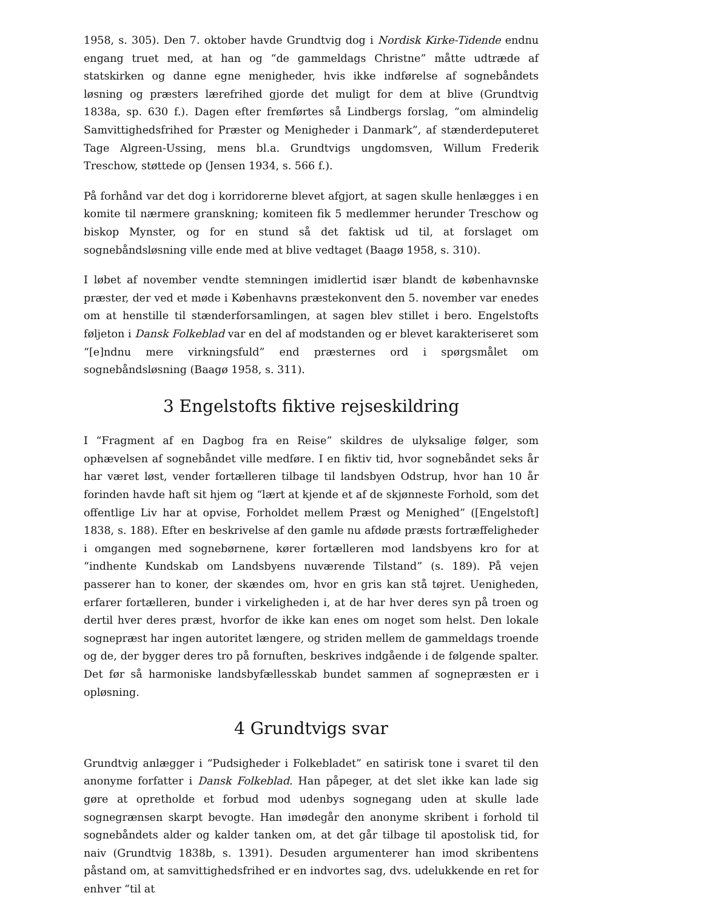1958, s. 305). Den 7. oktober havde Grundtvig dog i Nordisk Kirke-Tidende endnu engang truet med, at han og “de gammeldags Christne” måtte udtræde af statskirken og danne egne menigheder, hvis ikke indførelse af sognebåndets løsning og præsters lærefrihed gjorde det muligt for dem at blive (Grundtvig 1838a, sp. 630 f.). Dagen efter fremførtes så Lindbergs forslag, “om almindelig Samvittighedsfrihed for Præster og Menigheder i Danmark”, af stænderdeputeret Tage Algreen-Ussing, mens bl.a. Grundtvigs ungdomsven, Willum Frederik Treschow, støttede op (Jensen 1934, s. 566 f.).
På forhånd var det dog i korridorerne blevet afgjort, at sagen skulle henlægges i en komite til nærmere granskning; komiteen fik 5 medlemmer herunder Treschow og biskop Mynster, og for en stund så det faktisk ud til, at forslaget om sognebåndsløsning ville ende med at blive vedtaget (Baagø 1958, s. 310).
I løbet af november vendte stemningen imidlertid især blandt de københavnske præster, der ved et møde i Københavns præstekonvent den 5. november var enedes om at henstille til stænderforsamlingen, at sagen blev stillet i bero. Engelstofts føljeton i Dansk Folkeblad var en del af modstanden og er blevet karakteriseret som “[e]ndnu mere virkningsfuld” end præsternes ord i spørgsmålet om sognebåndsløsning (Baagø 1958, s. 311).
3 Engelstofts fiktive rejseskildring
I “Fragment af en Dagbog fra en Reise” skildres de ulyksalige følger, som ophævelsen af sognebåndet ville medføre. I en fiktiv tid, hvor sognebåndet seks år har været løst, vender fortælleren tilbage til landsbyen Odstrup, hvor han 10 år forinden havde haft sit hjem og “lært at kjende et af de skjønneste Forhold, som det offentlige Liv har at opvise, Forholdet mellem Præst og Menighed” ([Engelstoft] 1838, s. 188). Efter en beskrivelse af den gamle nu afdøde præsts fortræffeligheder i omgangen med sognebørnene, kører fortælleren mod landsbyens kro for at “indhente Kundskab om Landsbyens nuværende Tilstand” (s. 189). På vejen passerer han to koner, der skændes om, hvor en gris kan stå tøjret. Uenigheden, erfarer fortælleren, bunder i virkeligheden i, at de har hver deres syn på troen og dertil hver deres præst, hvorfor de ikke kan enes om noget som helst. Den lokale sognepræst har ingen autoritet længere, og striden mellem de gammeldags troende og de, der bygger deres tro på fornuften, beskrives indgående i de følgende spalter. Det før så harmoniske landsbyfællesskab bundet sammen af sognepræsten er i opløsning.
4 Grundtvigs svar
Grundtvig anlægger i “Pudsigheder i Folkebladet” en satirisk tone i svaret til den anonyme forfatter i Dansk Folkeblad. Han påpeger, at det slet ikke kan lade sig gøre at opretholde et forbud mod udenbys sognegang uden at skulle lade sognegrænsen skarpt bevogte. Han imødegår den anonyme skribent i forhold til sognebåndets alder og kalder tanken om, at det går tilbage til apostolisk tid, for naiv (Grundtvig 1838b, s. 1391). Desuden argumenterer han imod skribentens påstand om, at samvittighedsfrihed er en indvortes sag, dvs. udelukkende en ret for enhver “til at